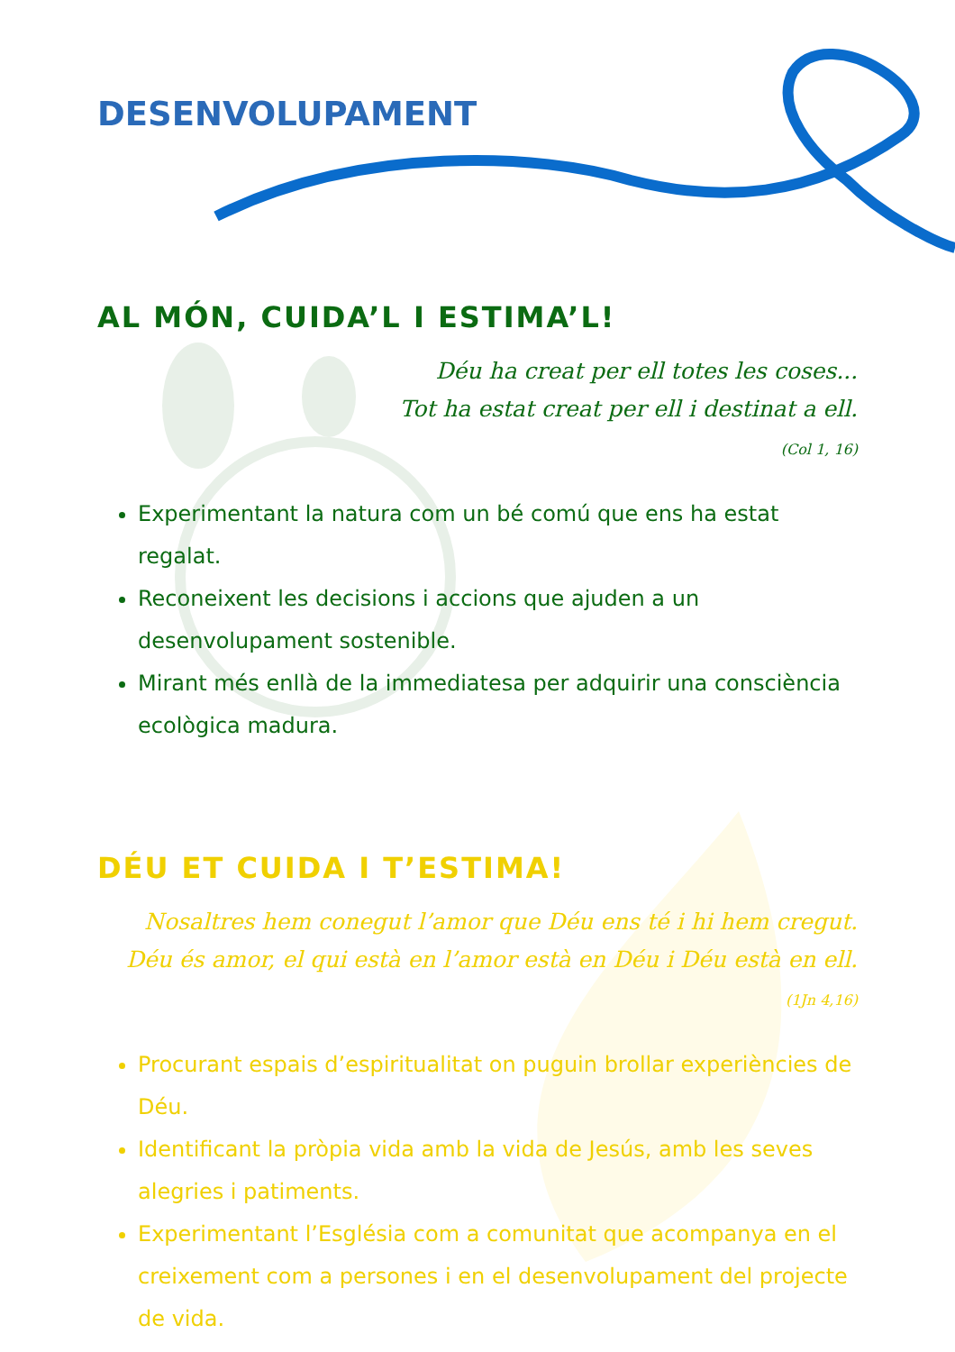DESENVOLUPAMENT
AL MÓN, CUIDA’L I ESTIMA’L!
Déu ha creat per ell totes les coses...
Tot ha estat creat per ell i destinat a ell.
(Col 1, 16)
Experimentant la natura com un bé comú que ens ha estat regalat.
Reconeixent les decisions i accions que ajuden a un desenvolupament sostenible.
Mirant més enllà de la immediatesa per adquirir una consciència ecològica madura.
DÉU ET CUIDA I T’ESTIMA!
Nosaltres hem conegut l’amor que Déu ens té i hi hem cregut.
Déu és amor, el qui està en l’amor està en Déu i Déu està en ell.
(1Jn 4,16)
Procurant espais d’espiritualitat on puguin brollar experiències de Déu.
Identificant la pròpia vida amb la vida de Jesús, amb les seves alegries i patiments.
Experimentant l’Església com a comunitat que acompanya en el creixement com a persones i en el desenvolupament del projecte de vida.